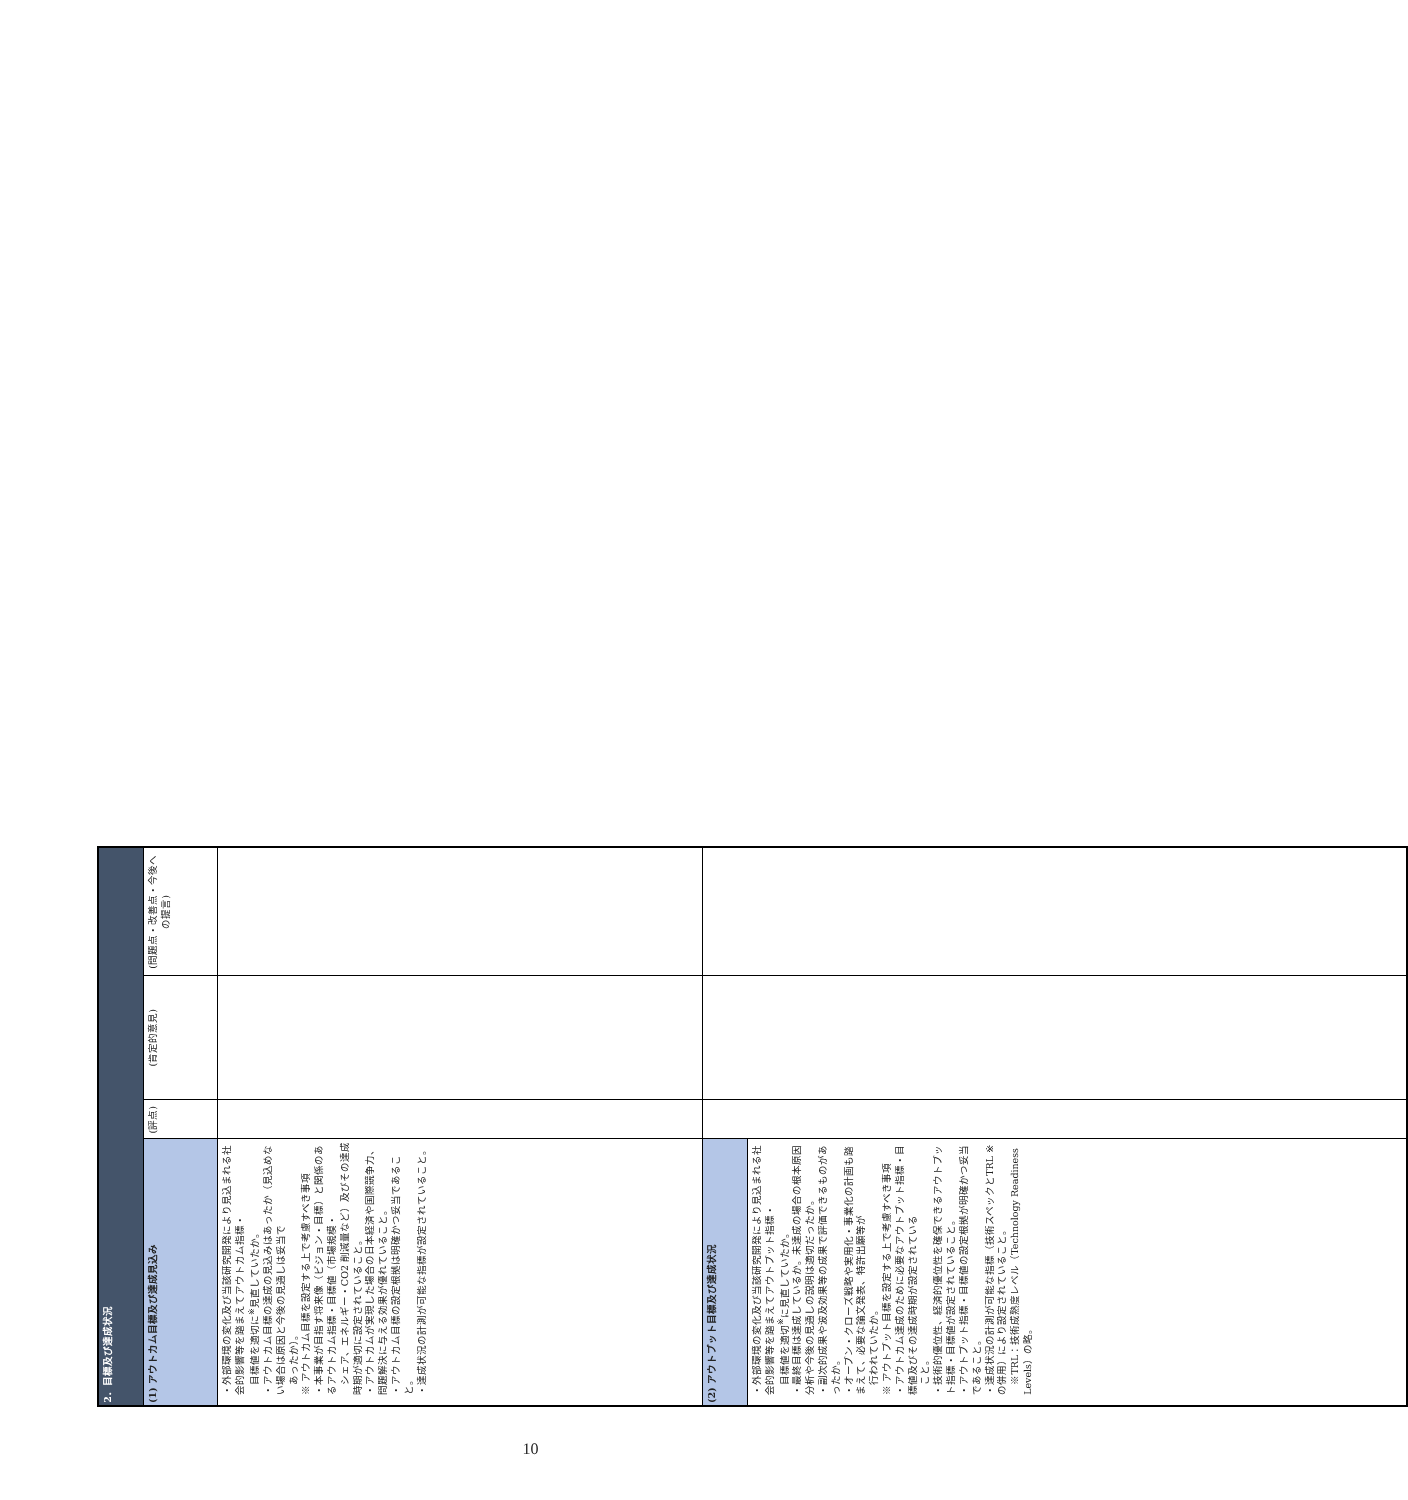| 2．目標及び達成状況 | | | |
| --- | --- | --- | --- |
| (1) アウトカム目標及び達成見込み | (評点) | (肯定的意見) | (問題点・改善点・今後への提言) |
| ・外部環境の変化及び当該研究開発により見込まれる社会的影響等を踏まえてアウトカム指標・ 目標値を適切に<sup>※</sup>見直していたか。 ・アウトカム目標の達成の見込みはあったか（見込めない場合は原因と今後の見通しは妥当で あったか）。 ※ アウトカム目標を設定する上で考慮すべき事項 ・本事業が目指す将来像（ビジョン・目標）と関係のあるアウトカム指標・目標値（市場規模・ シェア、エネルギー・CO2 削減量など）及びその達成時期が適切に設定されていること。 ・アウトカムが実現した場合の日本経済や国際競争力、問題解決に与える効果が優れていること。 ・アウトカム目標の設定根拠は明確かつ妥当であること。 ・達成状況の計測が可能な指標が設定されていること。 | | | |
| (2) アウトプット目標及び達成状況 | | | |
| ・外部環境の変化及び当該研究開発により見込まれる社会的影響等を踏まえてアウトプット指標・ 目標値を適切<sup>※</sup>に見直していたか。 ・最終目標は達成しているか。未達成の場合の根本原因分析や今後の見通しの説明は適切だったか。 ・副次的成果や波及効果等の成果で評価できるものがあったか。 ・オープン・クローズ戦略や実用化・事業化の計画も踏まえて、必要な論文発表、特許出願等が 行われていたか。 ※ アウトプット目標を設定する上で考慮すべき事項 ・アウトカム達成のために必要なアウトプット指標・目標値及びその達成時期が設定されている こと。 ・技術的優位性、経済的優位性を確保できるアウトプット指標・目標値が設定されていること。 ・アウトプット指標・目標値の設定根拠が明確かつ妥当であること。 ・達成状況の計測が可能な指標（技術スペックとTRL ※の併用）により設定されていること。 ※TRL：技術成熟度レベル（Technology Readiness Levels）の略。 | | | |
10